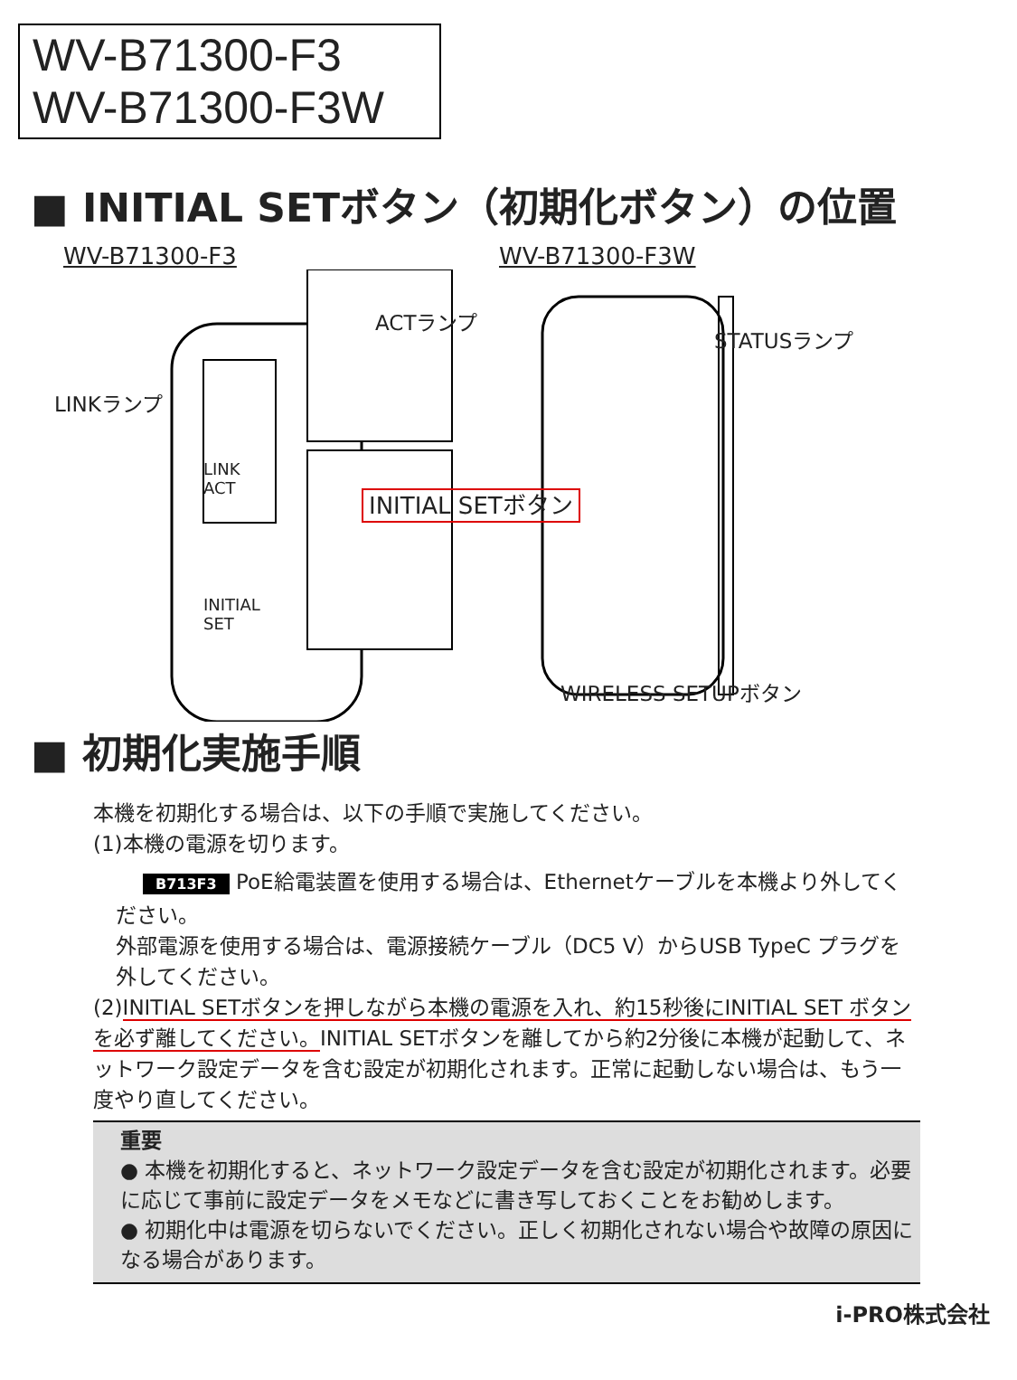WV-B71300-F3
WV-B71300-F3W
■ INITIAL SETボタン（初期化ボタン）の位置
WV-B71300-F3
LINKランプ
ACTランプ
LINK
ACT
INITIAL
SET
WV-B71300-F3W
INITIAL SETボタン
STATUSランプ
WIRELESS SETUPボタン
■ 初期化実施手順
本機を初期化する場合は、以下の手順で実施してください。
(1)本機の電源を切ります。
B713F3 PoE給電装置を使用する場合は、Ethernetケーブルを本機より外してください。
外部電源を使用する場合は、電源接続ケーブル（DC5 V）からUSB TypeC プラグを外してください。
(2)INITIAL SETボタンを押しながら本機の電源を入れ、約15秒後にINITIAL SET ボタンを必ず離してください。INITIAL SETボタンを離してから約2分後に本機が起動して、ネットワーク設定データを含む設定が初期化されます。正常に起動しない場合は、もう一度やり直してください。
重要
● 本機を初期化すると、ネットワーク設定データを含む設定が初期化されます。必要に応じて事前に設定データをメモなどに書き写しておくことをお勧めします。
● 初期化中は電源を切らないでください。正しく初期化されない場合や故障の原因になる場合があります。
i-PRO株式会社